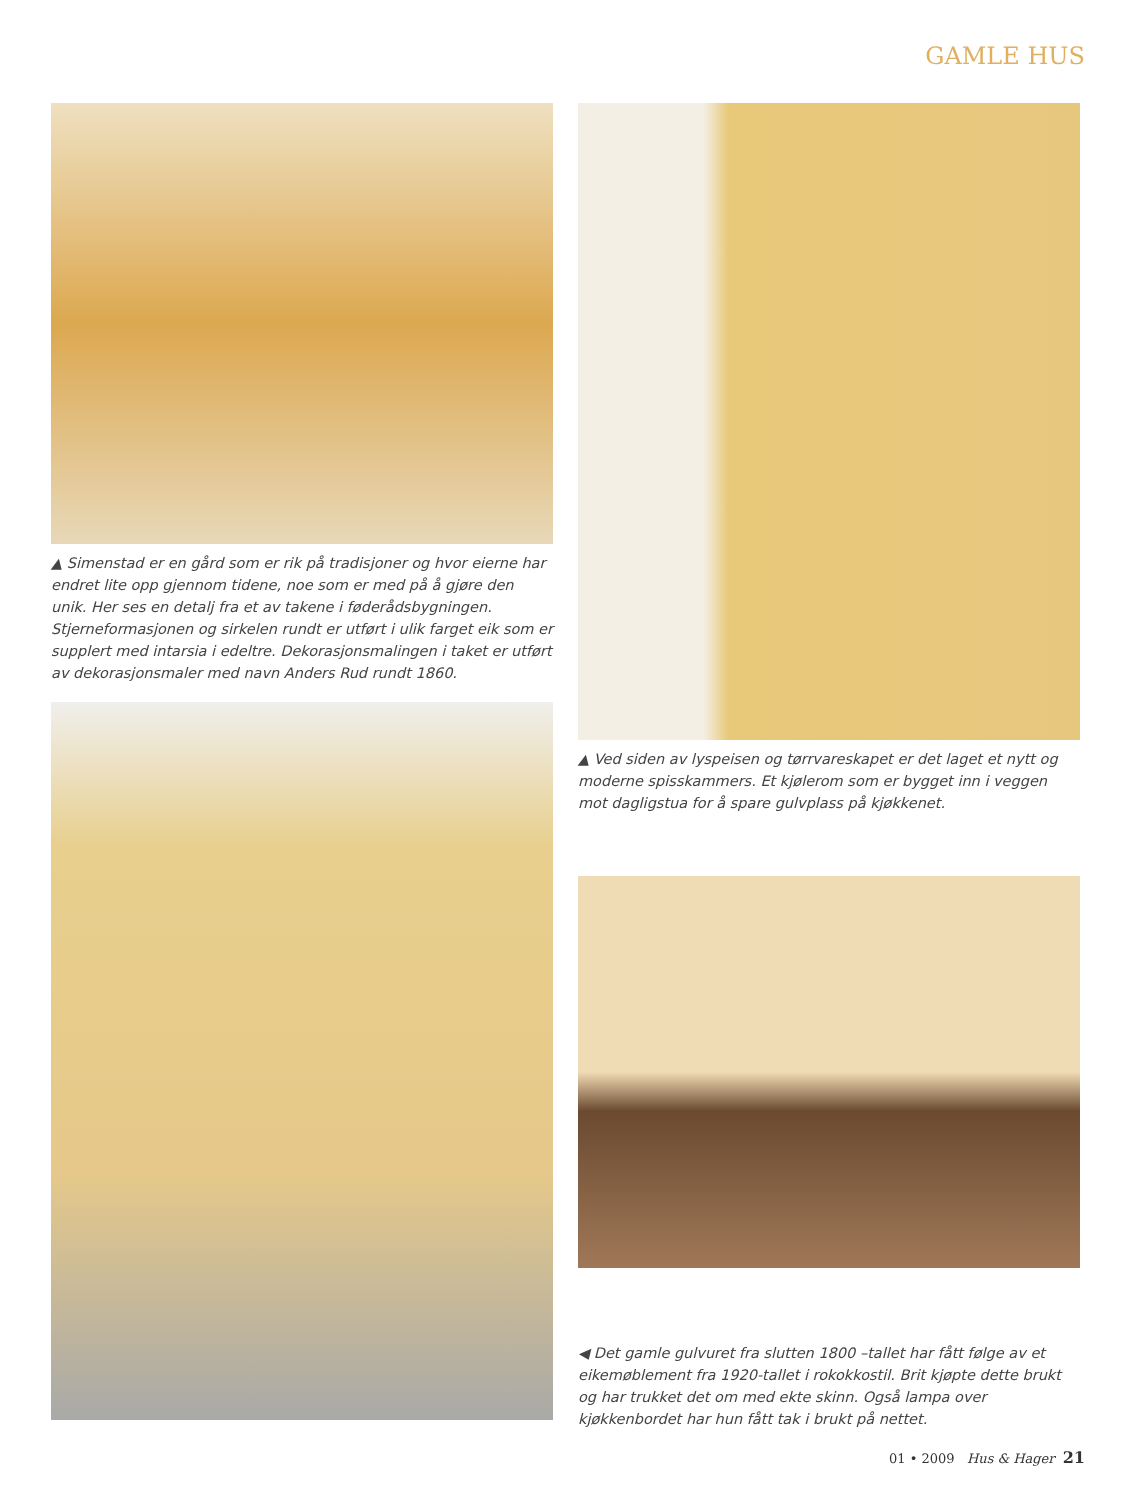GAMLE HUS
▲ Simenstad er en gård som er rik på tradisjoner og hvor eierne har endret lite opp gjennom tidene, noe som er med på å gjøre den unik. Her ses en detalj fra et av takene i føderådsbygningen. Stjerneformasjonen og sirkelen rundt er utført i ulik farget eik som er supplert med intarsia i edeltre. Dekorasjonsmalingen i taket er utført av dekorasjonsmaler med navn Anders Rud rundt 1860.
▲ Ved siden av lyspeisen og tørrvareskapet er det laget et nytt og moderne spisskammers. Et kjølerom som er bygget inn i veggen mot dagligstua for å spare gulvplass på kjøkkenet.
◀ Det gamle gulvuret fra slutten 1800 –tallet har fått følge av et eikemøblement fra 1920-tallet i rokokkostil. Brit kjøpte dette brukt og har trukket det om med ekte skinn. Også lampa over kjøkkenbordet har hun fått tak i brukt på nettet.
01 • 2009 Hus & Hager 21